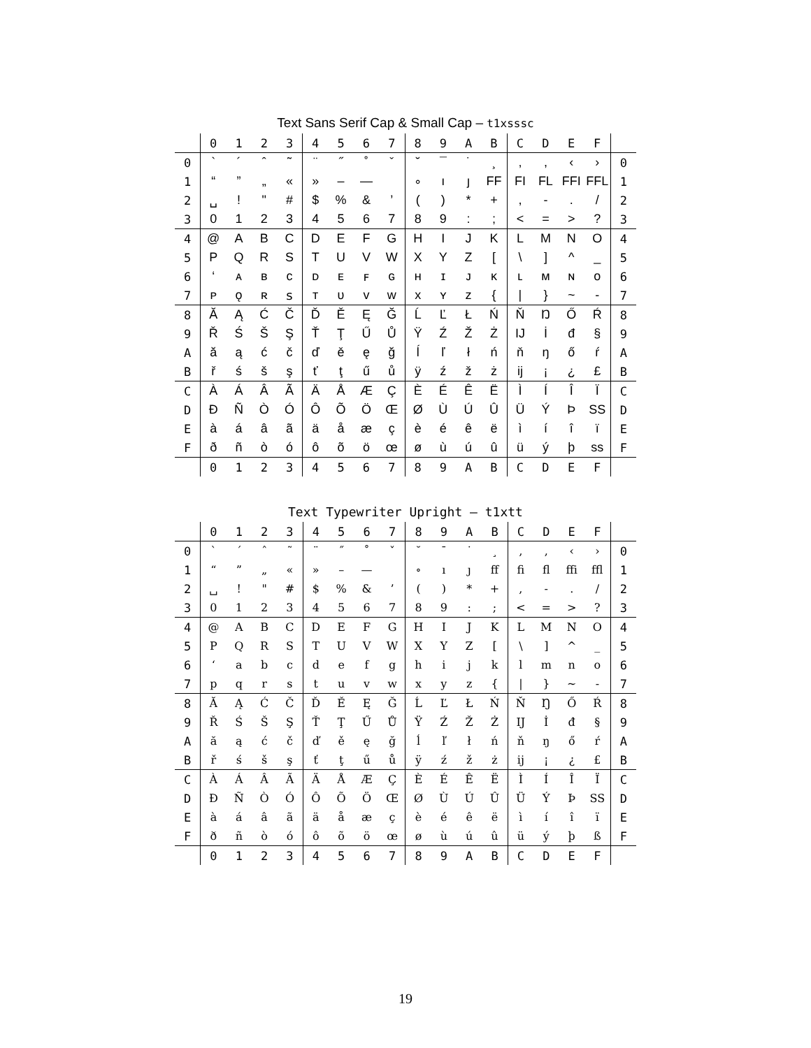Text Sans Serif Cap & Small Cap – t1xsssc
| | 0 | 1 | 2 | 3 | 4 | 5 | 6 | 7 | 8 | 9 | A | B | C | D | E | F | |
| --- | --- | --- | --- | --- | --- | --- | --- | --- | --- | --- | --- | --- | --- | --- | --- | --- | --- |
| 0 | ` | ´ | ˆ | ˜ | ¨ | ˝ | ˚ | ˇ | ˘ | ¯ | ˙ | ¸ | ‚ | , | ‹ | › | 0 |
| 1 | “ | ” | „ | « | » | – | — | | ∘ | ı | ȷ | FF | FI | FL | FFI | FFL | 1 |
| 2 | ␣ | ! | " | # | $ | % | & | ’ | ( | ) | * | + | , | - | . | / | 2 |
| 3 | 0 | 1 | 2 | 3 | 4 | 5 | 6 | 7 | 8 | 9 | : | ; | < | = | > | ? | 3 |
| 4 | @ | A | B | C | D | E | F | G | H | I | J | K | L | M | N | O | 4 |
| 5 | P | Q | R | S | T | U | V | W | X | Y | Z | [ | \ | ] | ^ | _ | 5 |
| 6 | ‘ | ᴀ | ʙ | ᴄ | ᴅ | ᴇ | ꜰ | ɢ | ʜ | ɪ | ᴊ | ᴋ | ʟ | ᴍ | ɴ | ᴏ | 6 |
| 7 | ᴘ | ǫ | ʀ | ꜱ | ᴛ | ᴜ | ᴠ | ᴡ | x | ʏ | ᴢ | { | / | } | ~ | - | 7 |
| 8 | Ă | Ą | Ć | Č | Ď | Ě | Ę | Ğ | Ĺ | Ľ | Ł | Ń | Ň | Ŋ | Ő | Ŕ | 8 |
| 9 | Ř | Ś | Š | Ş | Ť | Ţ | Ű | Ů | Ÿ | Ź | Ž | Ż | IJ | İ | đ | § | 9 |
| A | ă | ą | ć | č | ď | ě | ę | ğ | ĺ | ľ | ł | ń | ň | ŋ | ő | ŕ | A |
| B | ř | ś | š | ş | ť | ţ | ű | ů | ÿ | ź | ž | ż | ij | ¡ | ¿ | £ | B |
| C | À | Á | Â | Ã | Ä | Å | Æ | Ç | È | É | Ê | Ë | Ì | Í | Î | Ï | C |
| D | Ð | Ñ | Ò | Ó | Ô | Õ | Ö | Œ | Ø | Ù | Ú | Û | Ü | Ý | Þ | SS | D |
| E | à | á | â | ã | ä | å | æ | ç | è | é | ê | ë | ì | í | î | ï | E |
| F | ð | ñ | ò | ó | ô | õ | ö | œ | ø | ù | ú | û | ü | ý | þ | ss | F |
| | 0 | 1 | 2 | 3 | 4 | 5 | 6 | 7 | 8 | 9 | A | B | C | D | E | F | |
Text Typewriter Upright – t1xtt
| | 0 | 1 | 2 | 3 | 4 | 5 | 6 | 7 | 8 | 9 | A | B | C | D | E | F | |
| --- | --- | --- | --- | --- | --- | --- | --- | --- | --- | --- | --- | --- | --- | --- | --- | --- | --- |
| 0 | ` | ´ | ˆ | ˜ | ¨ | ˝ | ˚ | ˇ | ˘ | ¯ | ˙ | ¸ | ‚ | , | ‹ | › | 0 |
| 1 | “ | ” | „ | « | » | – | — | | ∘ | ı | ȷ | ff | fi | fl | ffi | ffl | 1 |
| 2 | ␣ | ! | " | # | $ | % | & | ’ | ( | ) | * | + | , | - | . | / | 2 |
| 3 | 0 | 1 | 2 | 3 | 4 | 5 | 6 | 7 | 8 | 9 | : | ; | < | = | > | ? | 3 |
| 4 | @ | A | B | C | D | E | F | G | H | I | J | K | L | M | N | O | 4 |
| 5 | P | Q | R | S | T | U | V | W | X | Y | Z | [ | \ | ] | ^ | _ | 5 |
| 6 | ‘ | a | b | c | d | e | f | g | h | i | j | k | l | m | n | o | 6 |
| 7 | p | q | r | s | t | u | v | w | x | y | z | { | / | } | ~ | - | 7 |
| 8 | Ă | Ą | Ć | Č | Ď | Ě | Ę | Ğ | Ĺ | Ľ | Ł | Ń | Ň | Ŋ | Ő | Ŕ | 8 |
| 9 | Ř | Ś | Š | Ş | Ť | Ţ | Ű | Ů | Ÿ | Ź | Ž | Ż | IJ | İ | đ | § | 9 |
| A | ă | ą | ć | č | ď | ě | ę | ğ | ĺ | ľ | ł | ń | ň | ŋ | ő | ŕ | A |
| B | ř | ś | š | ş | ť | ţ | ű | ů | ÿ | ź | ž | ż | ij | ¡ | ¿ | £ | B |
| C | À | Á | Â | Ã | Ä | Å | Æ | Ç | È | É | Ê | Ë | Ì | Í | Î | Ï | C |
| D | Ð | Ñ | Ò | Ó | Ô | Õ | Ö | Œ | Ø | Ù | Ú | Û | Ü | Ý | Þ | SS | D |
| E | à | á | â | ã | ä | å | æ | ç | è | é | ê | ë | ì | í | î | ï | E |
| F | ð | ñ | ò | ó | ô | õ | ö | œ | ø | ù | ú | û | ü | ý | þ | ß | F |
| | 0 | 1 | 2 | 3 | 4 | 5 | 6 | 7 | 8 | 9 | A | B | C | D | E | F | |
19